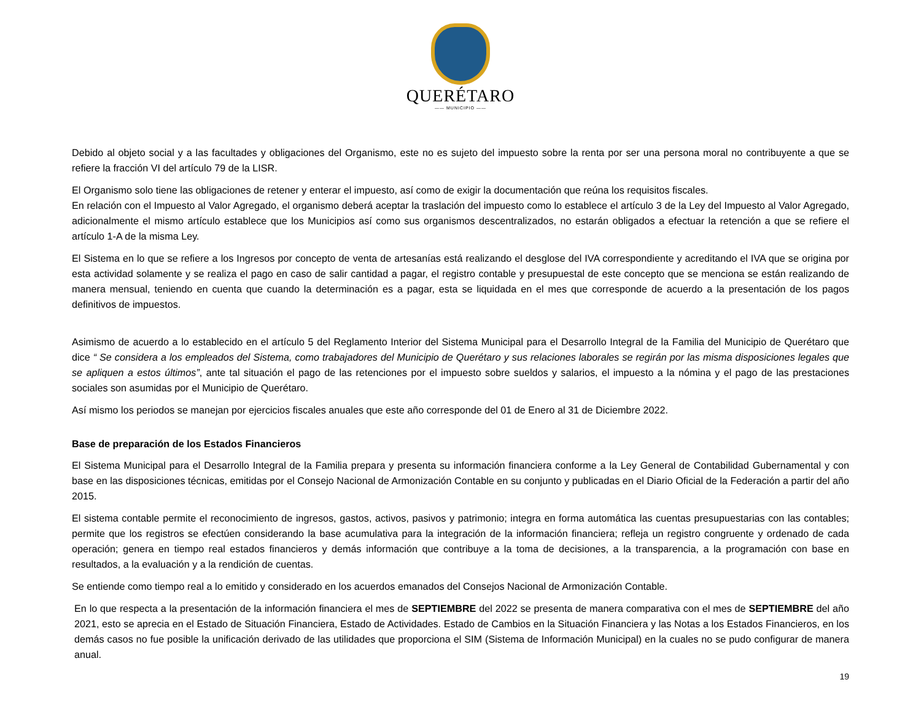QUERÉTARO
—— MUNICIPIO ——
Debido al objeto social y a las facultades y obligaciones del Organismo, este no es sujeto del impuesto sobre la renta por ser una persona moral no contribuyente a que se refiere la fracción VI del artículo 79 de la LISR.
El Organismo solo tiene las obligaciones de retener y enterar el impuesto, así como de exigir la documentación que reúna los requisitos fiscales.
En relación con el Impuesto al Valor Agregado, el organismo deberá aceptar la traslación del impuesto como lo establece el artículo 3 de la Ley del Impuesto al Valor Agregado, adicionalmente el mismo artículo establece que los Municipios así como sus organismos descentralizados, no estarán obligados a efectuar la retención a que se refiere el artículo 1-A de la misma Ley.
El Sistema en lo que se refiere a los Ingresos por concepto de venta de artesanías está realizando el desglose del IVA correspondiente y acreditando el IVA que se origina por esta actividad solamente y se realiza el pago en caso de salir cantidad a pagar, el registro contable y presupuestal de este concepto que se menciona se están realizando de manera mensual, teniendo en cuenta que cuando la determinación es a pagar, esta se liquidada en el mes que corresponde de acuerdo a la presentación de los pagos definitivos de impuestos.
Asimismo de acuerdo a lo establecido en el artículo 5 del Reglamento Interior del Sistema Municipal para el Desarrollo Integral de la Familia del Municipio de Querétaro que dice “ Se considera a los empleados del Sistema, como trabajadores del Municipio de Querétaro y sus relaciones laborales se regirán por las misma disposiciones legales que se apliquen a estos últimos”, ante tal situación el pago de las retenciones por el impuesto sobre sueldos y salarios, el impuesto a la nómina y el pago de las prestaciones sociales son asumidas por el Municipio de Querétaro.
Así mismo los periodos se manejan por ejercicios fiscales anuales que este año corresponde del 01 de Enero al 31 de Diciembre 2022.
Base de preparación de los Estados Financieros
El Sistema Municipal para el Desarrollo Integral de la Familia prepara y presenta su información financiera conforme a la Ley General de Contabilidad Gubernamental y con base en las disposiciones técnicas, emitidas por el Consejo Nacional de Armonización Contable en su conjunto y publicadas en el Diario Oficial de la Federación a partir del año 2015.
El sistema contable permite el reconocimiento de ingresos, gastos, activos, pasivos y patrimonio; integra en forma automática las cuentas presupuestarias con las contables; permite que los registros se efectúen considerando la base acumulativa para la integración de la información financiera; refleja un registro congruente y ordenado de cada operación; genera en tiempo real estados financieros y demás información que contribuye a la toma de decisiones, a la transparencia, a la programación con base en resultados, a la evaluación y a la rendición de cuentas.
Se entiende como tiempo real a lo emitido y considerado en los acuerdos emanados del Consejos Nacional de Armonización Contable.
En lo que respecta a la presentación de la información financiera el mes de SEPTIEMBRE del 2022 se presenta de manera comparativa con el mes de SEPTIEMBRE del año 2021, esto se aprecia en el Estado de Situación Financiera, Estado de Actividades. Estado de Cambios en la Situación Financiera y las Notas a los Estados Financieros, en los demás casos no fue posible la unificación derivado de las utilidades que proporciona el SIM (Sistema de Información Municipal) en la cuales no se pudo configurar de manera anual.
19